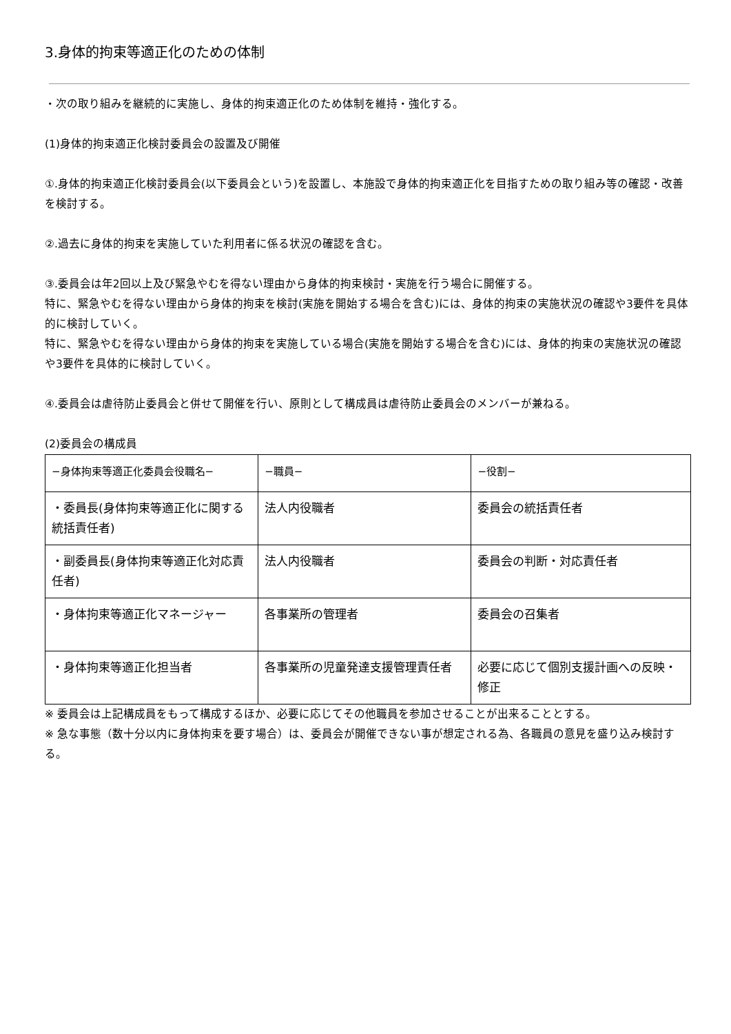3.身体的拘束等適正化のための体制
・次の取り組みを継続的に実施し、身体的拘束適正化のため体制を維持・強化する。
(1)身体的拘束適正化検討委員会の設置及び開催
①.身体的拘束適正化検討委員会(以下委員会という)を設置し、本施設で身体的拘束適正化を目指すための取り組み等の確認・改善を検討する。
②.過去に身体的拘束を実施していた利用者に係る状況の確認を含む。
③.委員会は年2回以上及び緊急やむを得ない理由から身体的拘束検討・実施を行う場合に開催する。
特に、緊急やむを得ない理由から身体的拘束を検討(実施を開始する場合を含む)には、身体的拘束の実施状況の確認や3要件を具体的に検討していく。
特に、緊急やむを得ない理由から身体的拘束を実施している場合(実施を開始する場合を含む)には、身体的拘束の実施状況の確認や3要件を具体的に検討していく。
④.委員会は虐待防止委員会と併せて開催を行い、原則として構成員は虐待防止委員会のメンバーが兼ねる。
(2)委員会の構成員
| −身体拘束等適正化委員会役職名− | −職員− | −役割− |
| --- | --- | --- |
| ・委員長(身体拘束等適正化に関する統括責任者) | 法人内役職者 | 委員会の統括責任者 |
| ・副委員長(身体拘束等適正化対応責任者) | 法人内役職者 | 委員会の判断・対応責任者 |
| ・身体拘束等適正化マネージャー | 各事業所の管理者 | 委員会の召集者 |
| ・身体拘束等適正化担当者 | 各事業所の児童発達支援管理責任者 | 必要に応じて個別支援計画への反映・修正 |
※ 委員会は上記構成員をもって構成するほか、必要に応じてその他職員を参加させることが出来ることとする。
※ 急な事態（数十分以内に身体拘束を要す場合）は、委員会が開催できない事が想定される為、各職員の意見を盛り込み検討する。